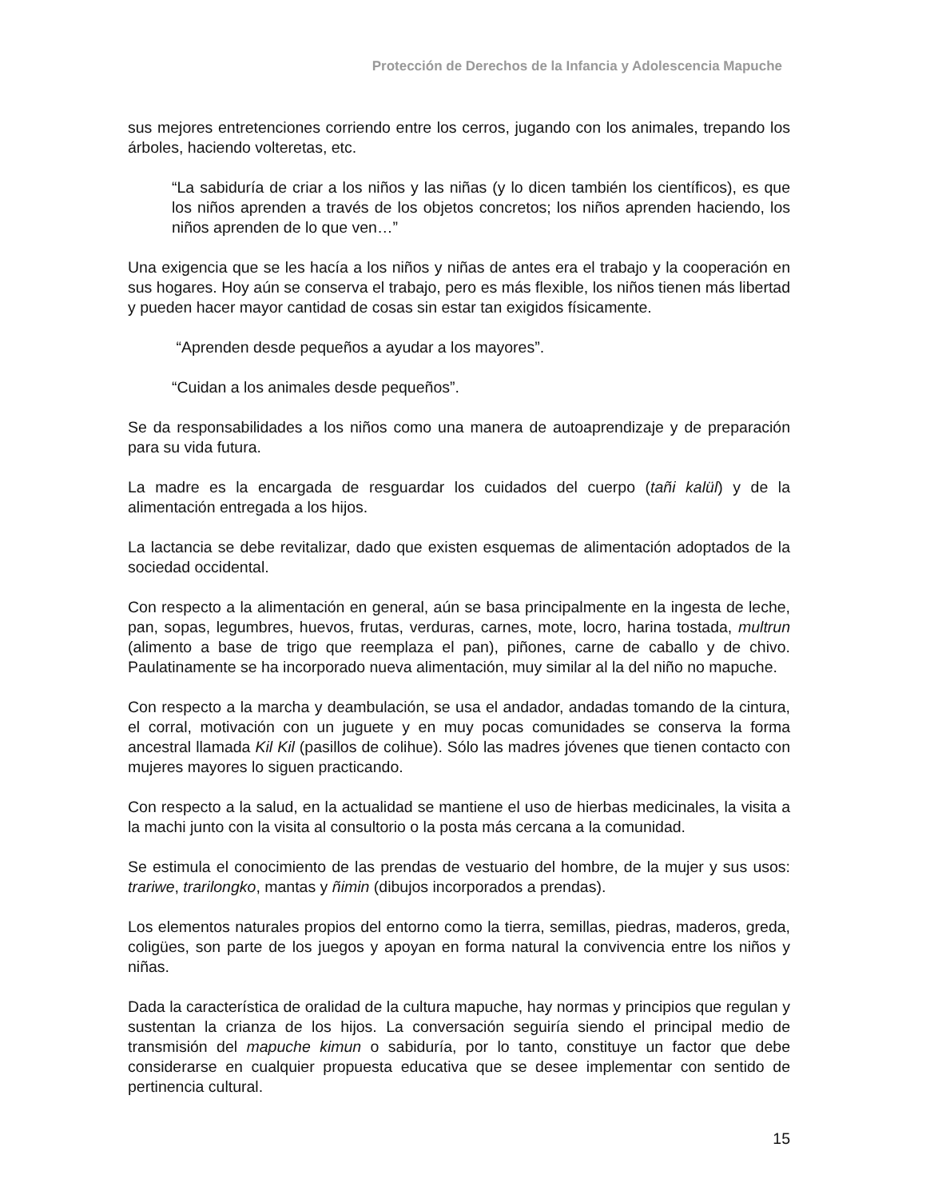Protección de Derechos de la Infancia y Adolescencia Mapuche
sus mejores entretenciones corriendo entre los cerros, jugando con los animales, trepando los árboles, haciendo volteretas, etc.
“La sabiduría de criar a los niños y las niñas (y lo dicen también los científicos), es que los niños aprenden a través de los objetos concretos; los niños aprenden haciendo, los niños aprenden de lo que ven…”
Una exigencia que se les hacía a los niños y niñas de antes era el trabajo y la cooperación en sus hogares. Hoy aún se conserva el trabajo, pero es más flexible, los niños tienen más libertad y pueden hacer mayor cantidad de cosas sin estar tan exigidos físicamente.
“Aprenden desde pequeños a ayudar a los mayores”.
“Cuidan a los animales desde pequeños”.
Se da responsabilidades a los niños como una manera de autoaprendizaje y de preparación para su vida futura.
La madre es la encargada de resguardar los cuidados del cuerpo (tañi kalül) y de la alimentación entregada a los hijos.
La lactancia se debe revitalizar, dado que existen esquemas de alimentación adoptados de la sociedad occidental.
Con respecto a la alimentación en general, aún se basa principalmente en la ingesta de leche, pan, sopas, legumbres, huevos, frutas, verduras, carnes, mote, locro, harina tostada, multrun (alimento a base de trigo que reemplaza el pan), piñones, carne de caballo y de chivo. Paulatinamente se ha incorporado nueva alimentación, muy similar al la del niño no mapuche.
Con respecto a la marcha y deambulación, se usa el andador, andadas tomando de la cintura, el corral, motivación con un juguete y en muy pocas comunidades se conserva la forma ancestral llamada Kil Kil (pasillos de colihue). Sólo las madres jóvenes que tienen contacto con mujeres mayores lo siguen practicando.
Con respecto a la salud, en la actualidad se mantiene el uso de hierbas medicinales, la visita a la machi junto con la visita al consultorio o la posta más cercana a la comunidad.
Se estimula el conocimiento de las prendas de vestuario del hombre, de la mujer y sus usos: trariwe, trarilongko, mantas y ñimin (dibujos incorporados a prendas).
Los elementos naturales propios del entorno como la tierra, semillas, piedras, maderos, greda, coligües, son parte de los juegos y apoyan en forma natural la convivencia entre los niños y niñas.
Dada la característica de oralidad de la cultura mapuche, hay normas y principios que regulan y sustentan la crianza de los hijos. La conversación seguiría siendo el principal medio de transmisión del mapuche kimun o sabiduría, por lo tanto, constituye un factor que debe considerarse en cualquier propuesta educativa que se desee implementar con sentido de pertinencia cultural.
15